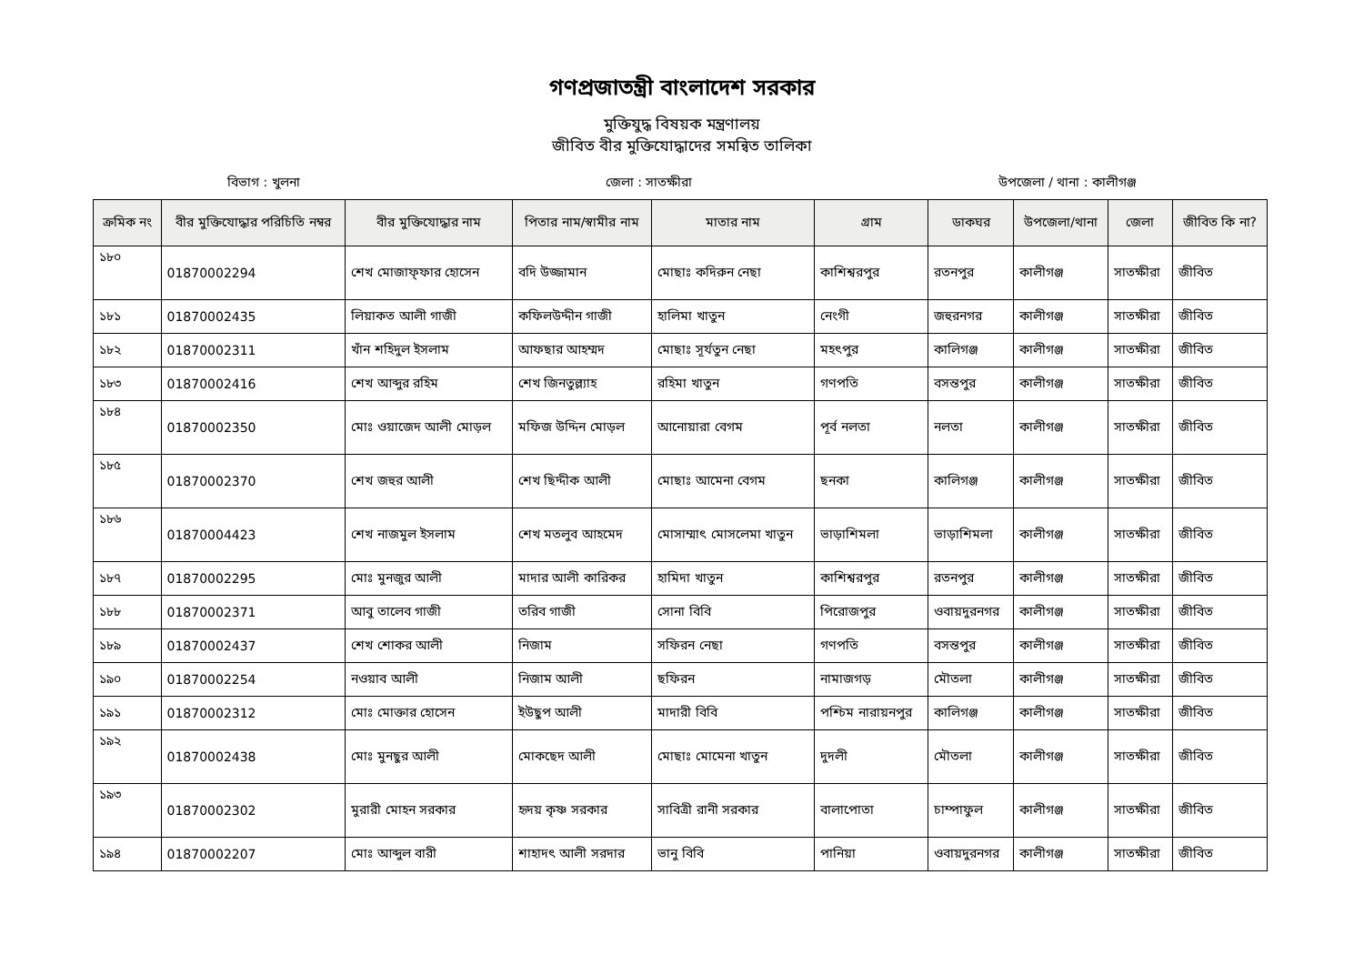গণপ্রজাতন্ত্রী বাংলাদেশ সরকার
মুক্তিযুদ্ধ বিষয়ক মন্ত্রণালয়
জীবিত বীর মুক্তিযোদ্ধাদের সমন্বিত তালিকা
বিভাগ : খুলনা জেলা : সাতক্ষীরা উপজেলা / থানা : কালীগঞ্জ
| ক্রমিক নং | বীর মুক্তিযোদ্ধার পরিচিতি নম্বর | বীর মুক্তিযোদ্ধার নাম | পিতার নাম/স্বামীর নাম | মাতার নাম | গ্রাম | ডাকঘর | উপজেলা/থানা | জেলা | জীবিত কি না? |
| --- | --- | --- | --- | --- | --- | --- | --- | --- | --- |
| ১৮০ | 01870002294 | শেখ মোজাফ্ফার হোসেন | বদি উজ্জামান | মোছাঃ কদিরুন নেছা | কাশিশ্বরপুর | রতনপুর | কালীগঞ্জ | সাতক্ষীরা | জীবিত |
| ১৮১ | 01870002435 | লিয়াকত আলী গাজী | কফিলউদ্দীন গাজী | হালিমা খাতুন | নেংগী | জহুরনগর | কালীগঞ্জ | সাতক্ষীরা | জীবিত |
| ১৮২ | 01870002311 | খাঁন শহিদুল ইসলাম | আফছার আহম্মদ | মোছাঃ সূর্যতুন নেছা | মহৎপুর | কালিগঞ্জ | কালীগঞ্জ | সাতক্ষীরা | জীবিত |
| ১৮৩ | 01870002416 | শেখ আব্দুর রহিম | শেখ জিনতুল্ল্যাহ | রহিমা খাতুন | গণপতি | বসন্তপুর | কালীগঞ্জ | সাতক্ষীরা | জীবিত |
| ১৮৪ | 01870002350 | মোঃ ওয়াজেদ আলী মোড়ল | মফিজ উদ্দিন মোড়ল | আনোয়ারা বেগম | পূর্ব নলতা | নলতা | কালীগঞ্জ | সাতক্ষীরা | জীবিত |
| ১৮৫ | 01870002370 | শেখ জহুর আলী | শেখ ছিদ্দীক আলী | মোছাঃ আমেনা বেগম | ছনকা | কালিগঞ্জ | কালীগঞ্জ | সাতক্ষীরা | জীবিত |
| ১৮৬ | 01870004423 | শেখ নাজমুল ইসলাম | শেখ মতলুব আহমেদ | মোসাম্মাৎ মোসলেমা খাতুন | ভাড়াশিমলা | ভাড়াশিমলা | কালীগঞ্জ | সাতক্ষীরা | জীবিত |
| ১৮৭ | 01870002295 | মোঃ মুনজুর আলী | মাদার আলী কারিকর | হামিদা খাতুন | কাশিশ্বরপুর | রতনপুর | কালীগঞ্জ | সাতক্ষীরা | জীবিত |
| ১৮৮ | 01870002371 | আবু তালেব গাজী | তরিব গাজী | সোনা বিবি | পিরোজপুর | ওবায়দুরনগর | কালীগঞ্জ | সাতক্ষীরা | জীবিত |
| ১৮৯ | 01870002437 | শেখ শোকর আলী | নিজাম | সফিরন নেছা | গণপতি | বসন্তপুর | কালীগঞ্জ | সাতক্ষীরা | জীবিত |
| ১৯০ | 01870002254 | নওয়াব আলী | নিজাম আলী | ছফিরন | নামাজগড় | মৌতলা | কালীগঞ্জ | সাতক্ষীরা | জীবিত |
| ১৯১ | 01870002312 | মোঃ মোক্তার হোসেন | ইউছুপ আলী | মাদারী বিবি | পশ্চিম নারায়নপুর | কালিগঞ্জ | কালীগঞ্জ | সাতক্ষীরা | জীবিত |
| ১৯২ | 01870002438 | মোঃ মুনছুর আলী | মোকছেদ আলী | মোছাঃ মোমেনা খাতুন | দুদলী | মৌতলা | কালীগঞ্জ | সাতক্ষীরা | জীবিত |
| ১৯৩ | 01870002302 | মুরারী মোহন সরকার | হৃদয় কৃষ্ণ সরকার | সাবিত্রী রানী সরকার | বালাপোতা | চাম্পাফুল | কালীগঞ্জ | সাতক্ষীরা | জীবিত |
| ১৯৪ | 01870002207 | মোঃ আব্দুল বারী | শাহাদৎ আলী সরদার | ভানু বিবি | পানিয়া | ওবায়দুরনগর | কালীগঞ্জ | সাতক্ষীরা | জীবিত |